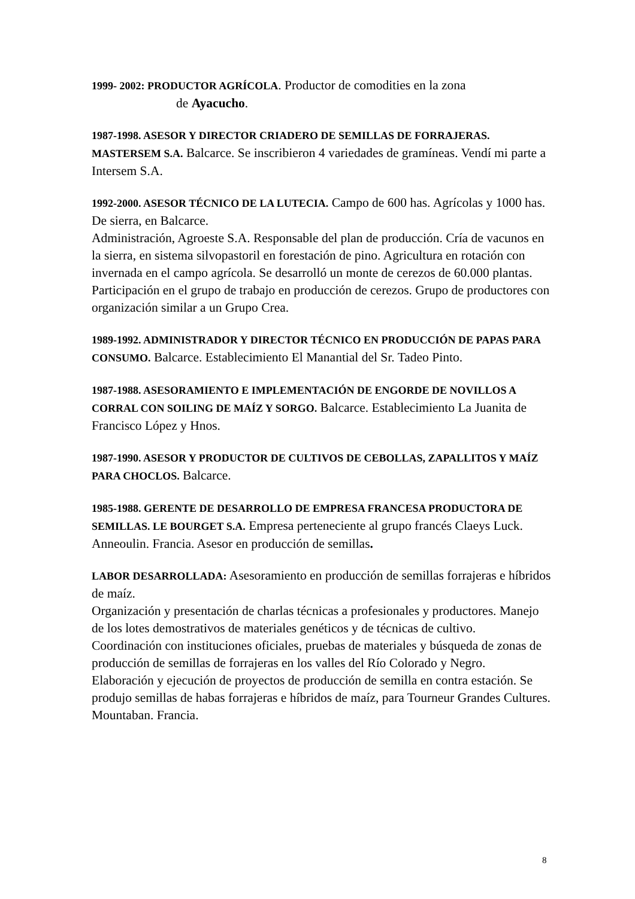1999- 2002: PRODUCTOR AGRÍCOLA. Productor de comodities en la zona
de Ayacucho.
1987-1998. ASESOR Y DIRECTOR CRIADERO DE SEMILLAS DE FORRAJERAS. MASTERSEM S.A. Balcarce. Se inscribieron 4 variedades de gramíneas. Vendí mi parte a Intersem S.A.
1992-2000. ASESOR TÉCNICO DE LA LUTECIA. Campo de 600 has. Agrícolas y 1000 has. De sierra, en Balcarce.
Administración, Agroeste S.A. Responsable del plan de producción. Cría de vacunos en la sierra, en sistema silvopastoril en forestación de pino. Agricultura en rotación con invernada en el campo agrícola. Se desarrolló un monte de cerezos de 60.000 plantas. Participación en el grupo de trabajo en producción de cerezos. Grupo de productores con organización similar a un Grupo Crea.
1989-1992. ADMINISTRADOR Y DIRECTOR TÉCNICO EN PRODUCCIÓN DE PAPAS PARA CONSUMO. Balcarce. Establecimiento El Manantial del Sr. Tadeo Pinto.
1987-1988. ASESORAMIENTO E IMPLEMENTACIÓN DE ENGORDE DE NOVILLOS A CORRAL CON SOILING DE MAÍZ Y SORGO. Balcarce. Establecimiento La Juanita de Francisco López y Hnos.
1987-1990. ASESOR Y PRODUCTOR DE CULTIVOS DE CEBOLLAS, ZAPALLITOS Y MAÍZ PARA CHOCLOS. Balcarce.
1985-1988. GERENTE DE DESARROLLO DE EMPRESA FRANCESA PRODUCTORA DE SEMILLAS. LE BOURGET S.A. Empresa perteneciente al grupo francés Claeys Luck. Anneoulin. Francia. Asesor en producción de semillas.
LABOR DESARROLLADA: Asesoramiento en producción de semillas forrajeras e híbridos de maíz.
Organización y presentación de charlas técnicas a profesionales y productores. Manejo de los lotes demostrativos de materiales genéticos y de técnicas de cultivo.
Coordinación con instituciones oficiales, pruebas de materiales y búsqueda de zonas de producción de semillas de forrajeras en los valles del Río Colorado y Negro.
Elaboración y ejecución de proyectos de producción de semilla en contra estación. Se produjo semillas de habas forrajeras e híbridos de maíz, para Tourneur Grandes Cultures. Mountaban. Francia.
8